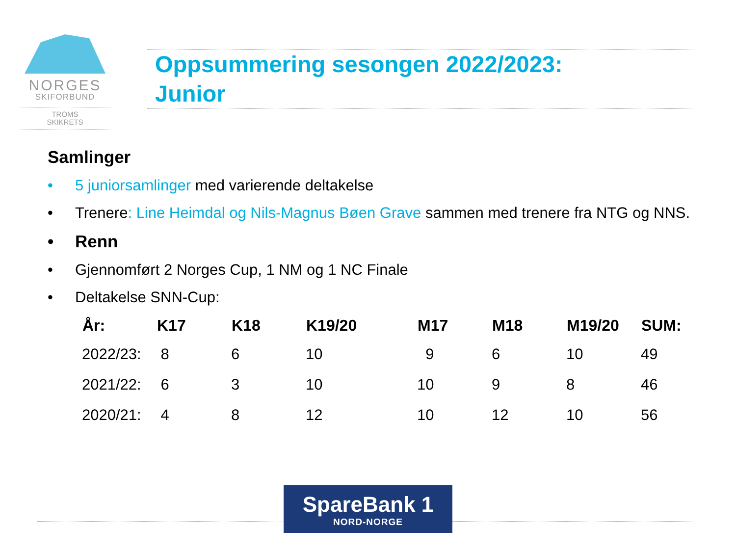NORGES
SKIFORBUND
TROMS
SKIKRETS
Oppsummering sesongen 2022/2023:
Junior
Samlinger
• 5 juniorsamlinger med varierende deltakelse
• Trenere: Line Heimdal og Nils-Magnus Bøen Grave sammen med trenere fra NTG og NNS.
• Renn
• Gjennomført 2 Norges Cup, 1 NM og 1 NC Finale
• Deltakelse SNN-Cup:
| År: | K17 | K18 | K19/20 | M17 | M18 | M19/20 | SUM: |
| --- | --- | --- | --- | --- | --- | --- | --- |
| 2022/23: | 8 | 6 | 10 | 9 | 6 | 10 | 49 |
| 2021/22: | 6 | 3 | 10 | 10 | 9 | 8 | 46 |
| 2020/21: | 4 | 8 | 12 | 10 | 12 | 10 | 56 |
SpareBank 1
NORD-NORGE